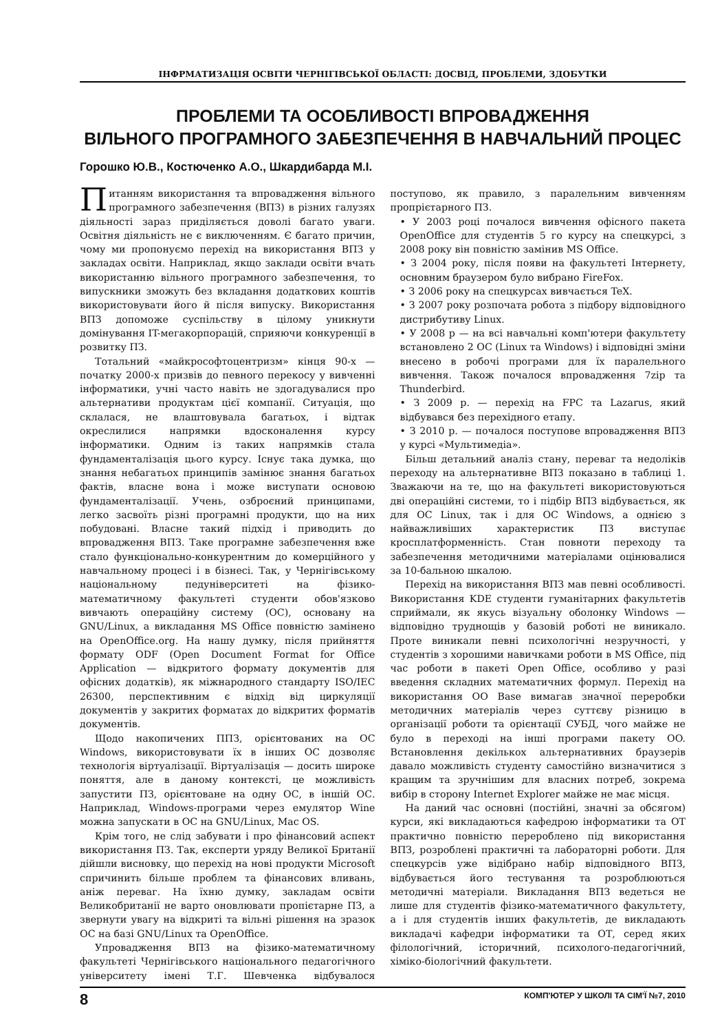ІНФРМАТИЗАЦІЯ ОСВІТИ ЧЕРНІГІВСЬКОЇ ОБЛАСТІ: ДОСВІД, ПРОБЛЕМИ, ЗДОБУТКИ
ПРОБЛЕМИ ТА ОСОБЛИВОСТІ ВПРОВАДЖЕННЯ
ВІЛЬНОГО ПРОГРАМНОГО ЗАБЕЗПЕЧЕННЯ В НАВЧАЛЬНИЙ ПРОЦЕС
Горошко Ю.В., Костюченко А.О., Шкардибарда М.І.
Питанням використання та впровадження вільного програмного забезпечення (ВПЗ) в різних галузях діяльності зараз приділяється доволі багато уваги. Освітня діяльність не є виключенням. Є багато причин, чому ми пропонуємо перехід на використання ВПЗ у закладах освіти. Наприклад, якщо заклади освіти вчать використанню вільного програмного забезпечення, то випускники зможуть без вкладання додаткових коштів використовувати його й після випуску. Використання ВПЗ допоможе суспільству в цілому уникнути домінування IT-мегакорпорацій, сприяючи конкуренції в розвитку ПЗ.
Тотальний «майкрософтоцентризм» кінця 90-х — початку 2000-х призвів до певного перекосу у вивченні інформатики, учні часто навіть не здогадувалися про альтернативи продуктам цієї компанії. Ситуація, що склалася, не влаштовувала багатьох, і відтак окреслилися напрямки вдосконалення курсу інформатики. Одним із таких напрямків стала фундаменталізація цього курсу. Існує така думка, що знання небагатьох принципів замінює знання багатьох фактів, власне вона і може виступати основою фундаменталізації. Учень, озброєний принципами, легко засвоїть різні програмні продукти, що на них побудовані. Власне такий підхід і приводить до впровадження ВПЗ. Таке програмне забезпечення вже стало функціонально-конкурентним до комерційного у навчальному процесі і в бізнесі. Так, у Чернігівському національному педуніверситеті на фізико-математичному факультеті студенти обов'язково вивчають операційну систему (ОС), основану на GNU/Linux, а викладання MS Office повністю замінено на OpenOffice.org. На нашу думку, після прийняття формату ODF (Open Document Format for Office Application — відкритого формату документів для офісних додатків), як міжнародного стандарту ISO/IEC 26300, перспективним є відхід від циркуляції документів у закритих форматах до відкритих форматів документів.
Щодо накопичених ППЗ, орієнтованих на ОС Windows, використовувати їх в інших ОС дозволяє технологія віртуалізації. Віртуалізація — досить широке поняття, але в даному контексті, це можливість запустити ПЗ, орієнтоване на одну ОС, в іншій ОС. Наприклад, Windows-програми через емулятор Wine можна запускати в ОС на GNU/Linux, Mac OS.
Крім того, не слід забувати і про фінансовий аспект використання ПЗ. Так, експерти уряду Великої Британії дійшли висновку, що перехід на нові продукти Microsoft спричинить більше проблем та фінансових вливань, аніж переваг. На їхню думку, закладам освіти Великобританії не варто оновлювати пропієтарне ПЗ, а звернути увагу на відкриті та вільні рішення на зразок ОС на базі GNU/Linux та OpenOffice.
Упровадження ВПЗ на фізико-математичному факультеті Чернігівського національного педагогічного університету імені Т.Г. Шевченка відбувалося поступово, як правило, з паралельним вивченням пропрієтарного ПЗ.
• У 2003 році почалося вивчення офісного пакета OpenOffice для студентів 5 го курсу на спецкурсі, з 2008 року він повністю замінив MS Office.
• З 2004 року, після появи на факультеті Інтернету, основним браузером було вибрано FireFox.
• З 2006 року на спецкурсах вивчається TeX.
• З 2007 року розпочата робота з підбору відповідного дистрибутиву Linux.
• У 2008 р — на всі навчальні комп'ютери факультету встановлено 2 ОС (Linux та Windows) і відповідні зміни внесено в робочі програми для їх паралельного вивчення. Також почалося впровадження 7zip та Thunderbird.
• З 2009 р. — перехід на FPC та Lazarus, який відбувався без перехідного етапу.
• З 2010 р. — почалося поступове впровадження ВПЗ у курсі «Мультимедіа».
Більш детальний аналіз стану, переваг та недоліків переходу на альтернативне ВПЗ показано в таблиці 1. Зважаючи на те, що на факультеті використовуються дві операційні системи, то і підбір ВПЗ відбувається, як для ОС Linux, так і для ОС Windows, а однією з найважливіших характеристик ПЗ виступає кросплатформенність. Стан повноти переходу та забезпечення методичними матеріалами оцінювалися за 10-бальною шкалою.
Перехід на використання ВПЗ мав певні особливості. Використання KDE студенти гуманітарних факультетів сприймали, як якусь візуальну оболонку Windows — відповідно труднощів у базовій роботі не виникало. Проте виникали певні психологічні незручності, у студентів з хорошими навичками роботи в MS Office, під час роботи в пакеті Open Office, особливо у разі введення складних математичних формул. Перехід на використання OO Base вимагав значної переробки методичних матеріалів через суттєву різницю в організації роботи та орієнтації СУБД, чого майже не було в переході на інші програми пакету OO. Встановлення декількох альтернативних браузерів давало можливість студенту самостійно визначитися з кращим та зручнішим для власних потреб, зокрема вибір в сторону Internet Explorer майже не має місця.
На даний час основні (постійні, значні за обсягом) курси, які викладаються кафедрою інформатики та ОТ практично повністю перероблено під використання ВПЗ, розроблені практичні та лабораторні роботи. Для спецкурсів уже відібрано набір відповідного ВПЗ, відбувається його тестування та розроблюються методичні матеріали. Викладання ВПЗ ведеться не лише для студентів фізико-математичного факультету, а і для студентів інших факультетів, де викладають викладачі кафедри інформатики та ОТ, серед яких філологічний, історичний, психолого-педагогічний, хіміко-біологічний факультети.
8 КОМП'ЮТЕР У ШКОЛІ ТА СІМ'Ї №7, 2010